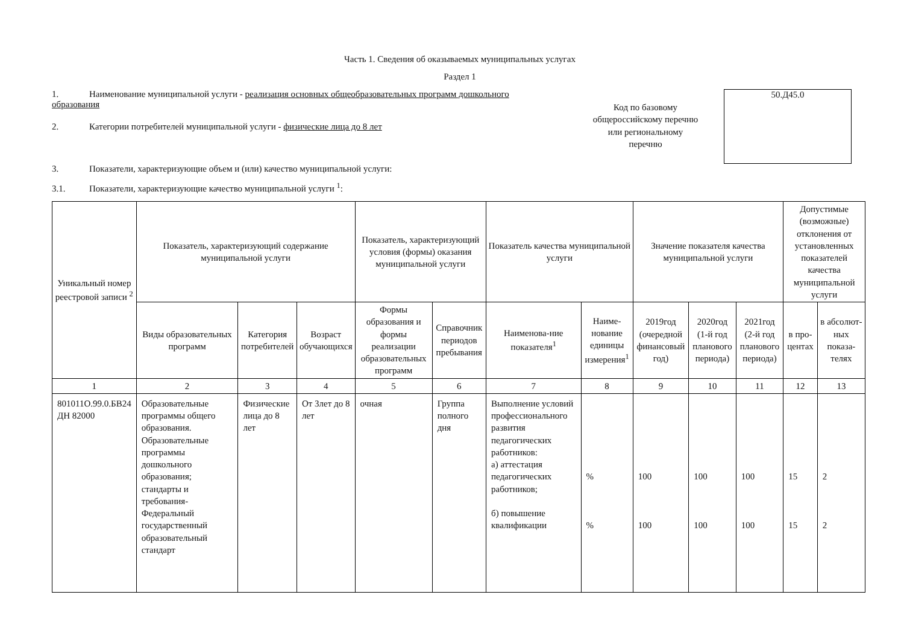Часть 1. Сведения об оказываемых муниципальных услугах
Раздел 1
1. Наименование муниципальной услуги - реализация основных общеобразовательных программ дошкольного образования
2. Категории потребителей муниципальной услуги - физические лица до 8 лет
Код по базовому общероссийскому перечню или региональному перечню
50.Д45.0
3. Показатели, характеризующие объем и (или) качество муниципальной услуги:
3.1. Показатели, характеризующие качество муниципальной услуги <sup>1</sup>:
| Уникальный номер реестровой записи <sup>2</sup> | Показатель, характеризующий содержание муниципальной услуги | | | Показатель, характеризующий условия (формы) оказания муниципальной услуги | | Показатель качества муниципальной услуги | | Значение показателя качества муниципальной услуги | | | Допустимые (возможные) отклонения от установленных показателей качества муниципальной услуги | |
| --- | --- | --- | --- | --- | --- | --- | --- | --- | --- | --- | --- | --- |
| | Виды образовательных программ | Категория потребителей | Возраст обучающихся | Формы образования и формы реализации образовательных программ | Справочник периодов пребывания | Наименова-ние показателя<sup>1</sup> | Наиме-нование единицы измерения<sup>1</sup> | 2019год (очередной финансовый год) | 2020год (1-й год планового периода) | 2021год (2-й год планового периода) | в про-центах | в абсолют-ных показа-телях |
| 1 | 2 | 3 | 4 | 5 | 6 | 7 | 8 | 9 | 10 | 11 | 12 | 13 |
| 801011О.99.0.БВ24 ДН 82000 | Образовательные программы общего образования. Образовательные программы дошкольного образования; стандарты и требования-Федеральный государственный образовательный стандарт | Физические лица до 8 лет | От 3лет до 8 лет | очная | Группа полного дня | Выполнение условий профессионального развития педагогических работников: а) аттестация педагогических работников; б) повышение квалификации | % % | 100 100 | 100 100 | 100 100 | 15 15 | 2 2 |